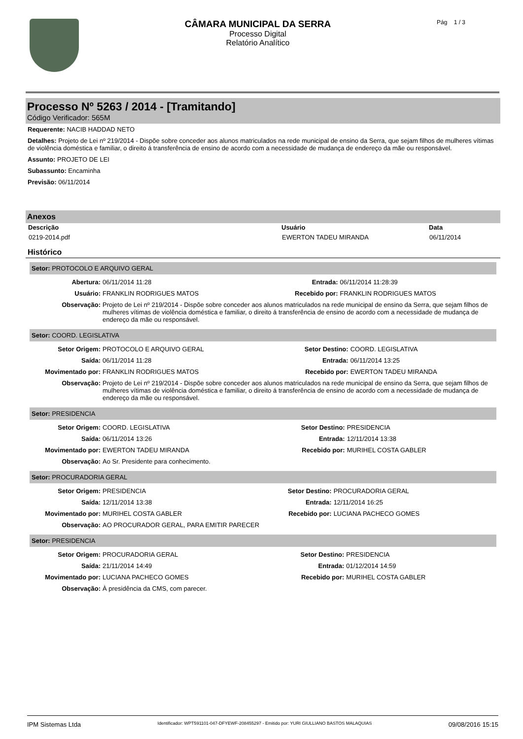CÂMARA MUNICIPAL DA SERRA
Processo Digital
Relatório Analítico
Pág 1 / 3
Processo Nº 5263 / 2014 - [Tramitando]
Código Verificador: 565M
Requerente: NACIB HADDAD NETO
Detalhes: Projeto de Lei nº 219/2014 - Dispõe sobre conceder aos alunos matriculados na rede municipal de ensino da Serra, que sejam filhos de mulheres vítimas de violência doméstica e familiar, o direito á transferência de ensino de acordo com a necessidade de mudança de endereço da mãe ou responsável.
Assunto: PROJETO DE LEI
Subassunto: Encaminha
Previsão: 06/11/2014
Anexos
| Descrição | Usuário | Data |
| --- | --- | --- |
| 0219-2014.pdf | EWERTON TADEU MIRANDA | 06/11/2014 |
Histórico
Setor: PROTOCOLO E ARQUIVO GERAL
| Abertura: | 06/11/2014 11:28 | Entrada: | 06/11/2014 11:28:39 |
| Usuário: | FRANKLIN RODRIGUES MATOS | Recebido por: | FRANKLIN RODRIGUES MATOS |
| Observação: | Projeto de Lei nº 219/2014 - Dispõe sobre conceder aos alunos matriculados na rede municipal de ensino da Serra, que sejam filhos de mulheres vítimas de violência doméstica e familiar, o direito á transferência de ensino de acordo com a necessidade de mudança de endereço da mãe ou responsável. | | |
Setor: COORD. LEGISLATIVA
| Setor Origem: | PROTOCOLO E ARQUIVO GERAL | Setor Destino: | COORD. LEGISLATIVA |
| Saída: | 06/11/2014 11:28 | Entrada: | 06/11/2014 13:25 |
| Movimentado por: | FRANKLIN RODRIGUES MATOS | Recebido por: | EWERTON TADEU MIRANDA |
| Observação: | Projeto de Lei nº 219/2014 - Dispõe sobre conceder aos alunos matriculados na rede municipal de ensino da Serra, que sejam filhos de mulheres vítimas de violência doméstica e familiar, o direito á transferência de ensino de acordo com a necessidade de mudança de endereço da mãe ou responsável. | | |
Setor: PRESIDENCIA
| Setor Origem: | COORD. LEGISLATIVA | Setor Destino: | PRESIDENCIA |
| Saída: | 06/11/2014 13:26 | Entrada: | 12/11/2014 13:38 |
| Movimentado por: | EWERTON TADEU MIRANDA | Recebido por: | MURIHEL COSTA GABLER |
| Observação: | Ao Sr. Presidente para conhecimento. | | |
Setor: PROCURADORIA GERAL
| Setor Origem: | PRESIDENCIA | Setor Destino: | PROCURADORIA GERAL |
| Saída: | 12/11/2014 13:38 | Entrada: | 12/11/2014 16:25 |
| Movimentado por: | MURIHEL COSTA GABLER | Recebido por: | LUCIANA PACHECO GOMES |
| Observação: | AO PROCURADOR GERAL, PARA EMITIR PARECER | | |
Setor: PRESIDENCIA
| Setor Origem: | PROCURADORIA GERAL | Setor Destino: | PRESIDENCIA |
| Saída: | 21/11/2014 14:49 | Entrada: | 01/12/2014 14:59 |
| Movimentado por: | LUCIANA PACHECO GOMES | Recebido por: | MURIHEL COSTA GABLER |
| Observação: | À presidência da CMS, com parecer. | | |
IPM Sistemas Ltda Identificador: WPT591101-047-DFYEWF-208455297 - Emitido por: YURI GIULLIANO BASTOS MALAQUIAS 09/08/2016 15:15